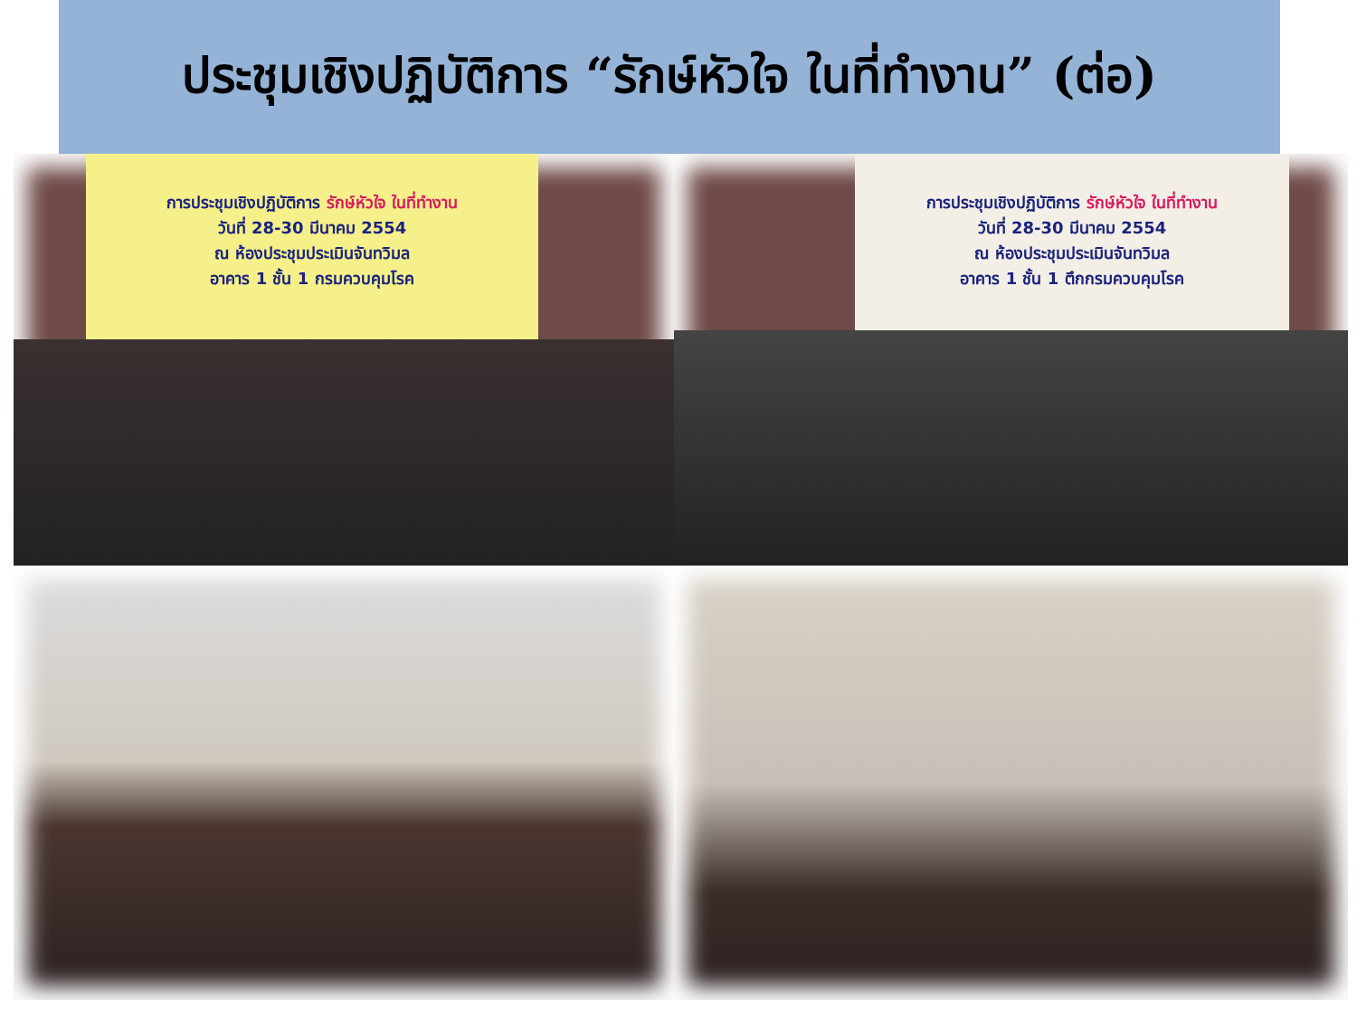ประชุมเชิงปฏิบัติการ “รักษ์หัวใจ ในที่ทำงาน” (ต่อ)
การประชุมเชิงปฏิบัติการ รักษ์หัวใจ ในที่ทำงาน
วันที่ 28-30 มีนาคม 2554
ณ ห้องประชุมประเมินจันทวิมล
อาคาร 1 ชั้น 1 กรมควบคุมโรค
การประชุมเชิงปฏิบัติการ รักษ์หัวใจ ในที่ทำงาน
วันที่ 28-30 มีนาคม 2554
ณ ห้องประชุมประเมินจันทวิมล
อาคาร 1 ชั้น 1 ตึกกรมควบคุมโรค